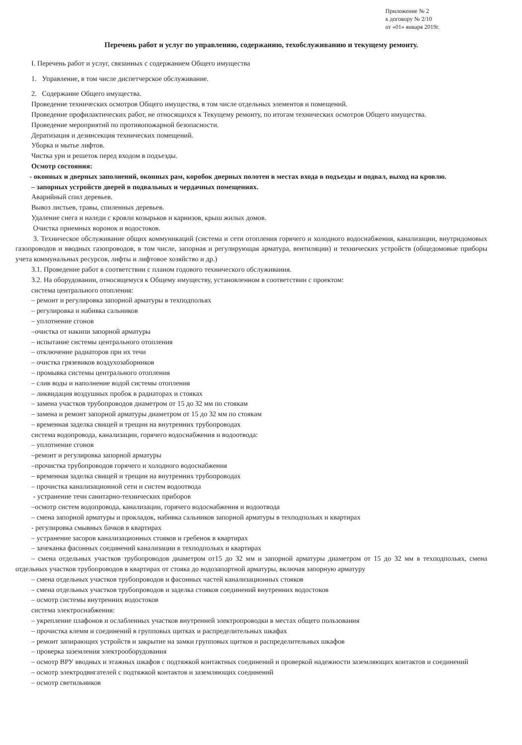Приложение № 2
к договору № 2/10
от «01» января 2019г.
Перечень работ и услуг по управлению, содержанию, техобслуживанию и текущему ремонту.
I. Перечень работ и услуг, связанных с содержанием Общего имущества
1. Управление, в том числе диспетчерское обслуживание.
2. Содержание Общего имущества.
Проведение технических осмотров Общего имущества, в том числе отдельных элементов и помещений.
Проведение профилактических работ, не относящихся к Текущему ремонту, по итогам технических осмотров Общего имущества.
Проведение мероприятий по противопожарной безопасности.
Дератизация и дезинсекция технических помещений.
Уборка и мытье лифтов.
Чистка урн и решеток перед входом в подъезды.
Осмотр состояния:
- оконных и дверных заполнений, оконных рам, коробок дверных полотен в местах входа в подъезды и подвал, выход на кровлю.
– запорных устройств дверей в подвальных и чердачных помещениях.
Аварийный спил деревьев.
Вывоз листьев, травы, спиленных деревьев.
Удаление снега и наледи с кровли козырьков и карнизов, крыш жилых домов.
Очистка приемных воронок и водостоков.
3. Техническое обслуживание общих коммуникаций (система и сети отопления горячего и холодного водоснабжения, канализации, внутридомовых газопроводов и вводных газопроводов, в том числе, запорная и регулирующая арматура, вентиляции) и технических устройств (общедомовые приборы учета коммунальных ресурсов, лифты и лифтовое хозяйство и др.)
3.1. Проведение работ в соответствии с планом годового технического обслуживания.
3.2. На оборудовании, относящемуся к Общему имуществу, установленном в соответствии с проектом:
система центрального отопления:
– ремонт и регулировка запорной арматуры в техподпольях
– регулировка и набивка сальников
– уплотнение сгонов
–очистка от накипи запорной арматуры
– испытание системы центрального отопления
– отключение радиаторов при их течи
– очистка грязевиков воздухозаборников
– промывка системы центрального отопления
– слив воды и наполнение водой системы отопления
– ликвидация воздушных пробок в радиаторах и стояках
– замена участков трубопроводов диаметром от 15 до 32 мм по стоякам
– замена и ремонт запорной арматуры диаметром от 15 до 32 мм по стоякам
– временная заделка свищей и трещин на внутренних трубопроводах
система водопровода, канализации, горячего водоснабжения и водоотвода:
– уплотнение сгонов
–ремонт и регулировка запорной арматуры
–прочистка трубопроводов горячего и холодного водоснабжения
– временная заделка свищей и трещин на внутренних трубопроводах
– прочистка канализационной сети и систем водоотвода
- устранение течи санитарно-технических приборов
–осмотр систем водопровода, канализации, горячего водоснабжения и водоотвода
– смена запорной арматуры и прокладок, набивка сальников запорной арматуры в техподпольях и квартирах
- регулировка смывных бачков в квартирах
– устранение засоров канализационных стояков и гребенок в квартирах
– зачеканка фасонных соединений канализации в техподпольях и квартирах
– смена отдельных участков трубопроводов диаметром от15 до 32 мм и запорной арматуры диаметром от 15 до 32 мм в техподпольях, смена отдельных участков трубопроводов в квартирах от стояка до водозапортной арматуры, включая запорную арматуру
– смена отдельных участков трубопроводов и фасонных частей канализационных стояков
– смена отдельных участков трубопроводов и заделка стояков соединений внутренних водостоков
– осмотр системы внутренних водостоков
система электроснабжения:
– укрепление плафонов и ослабленных участков внутренней электропроводки в местах общего пользования
– прочистка клемм и соединений в групповых щитках и распределительных шкафах
– ремонт запирающих устройств и закрытие на замки групповых щитков и распределительных шкафов
– проверка заземления электрооборудования
– осмотр ВРУ вводных и этажных шкафов с подтяжкой контактных соединений и проверкой надежности заземляющих контактов и соединений
– осмотр электродвигателей с подтяжкой контактов и заземляющих соединений
– осмотр светильников